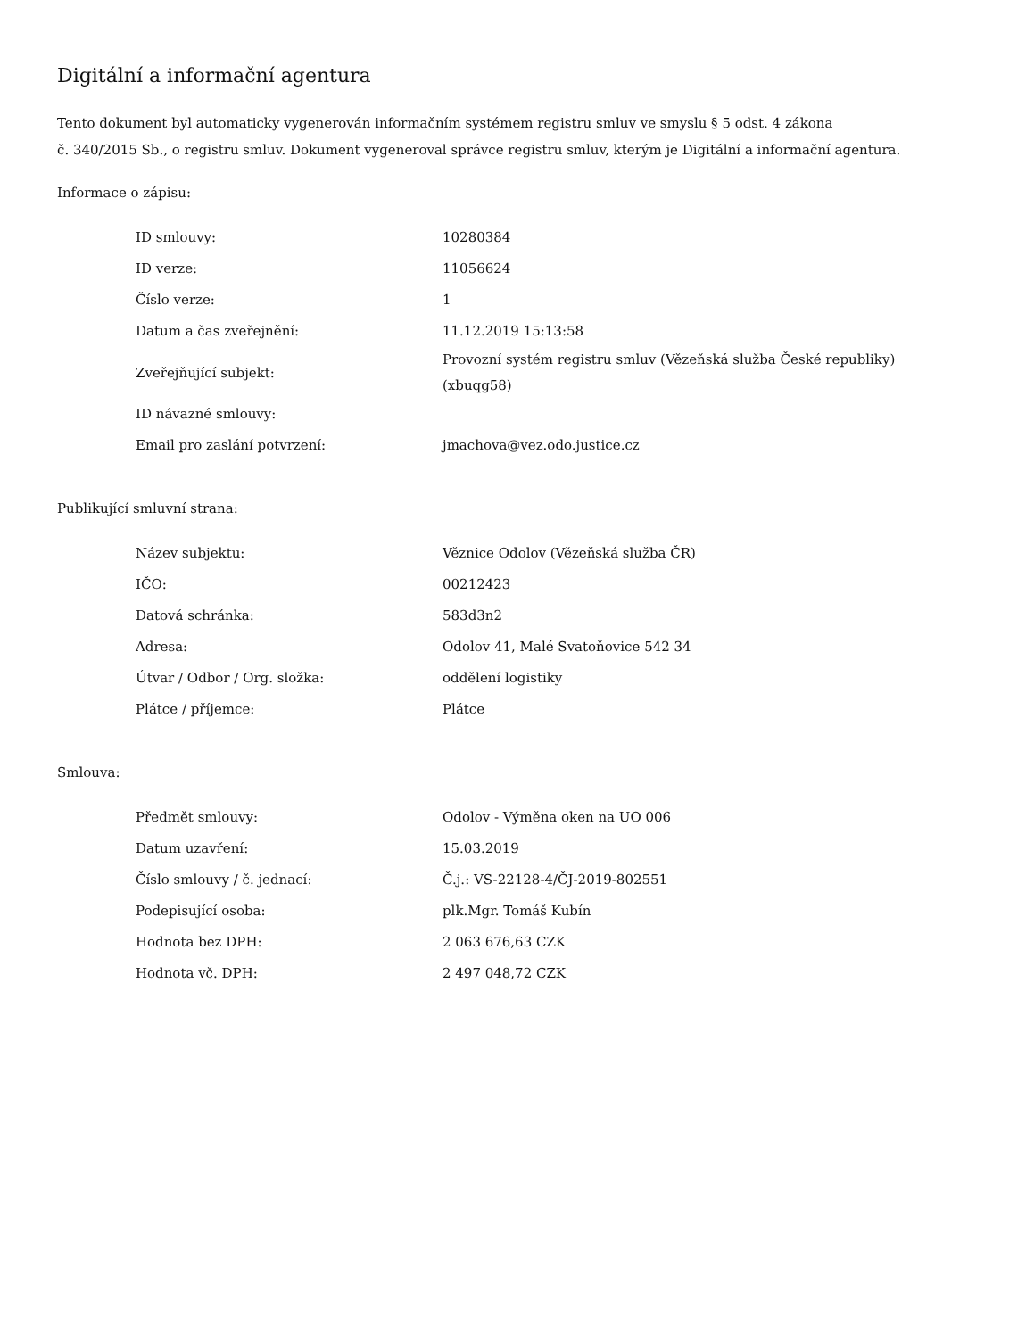Digitální a informační agentura
Tento dokument byl automaticky vygenerován informačním systémem registru smluv ve smyslu § 5 odst. 4 zákona
č. 340/2015 Sb., o registru smluv. Dokument vygeneroval správce registru smluv, kterým je Digitální a informační agentura.
Informace o zápisu:
| ID smlouvy: | 10280384 |
| ID verze: | 11056624 |
| Číslo verze: | 1 |
| Datum a čas zveřejnění: | 11.12.2019 15:13:58 |
| Zveřejňující subjekt: | Provozní systém registru smluv (Vězeňská služba České republiky) (xbuqg58) |
| ID návazné smlouvy: | |
| Email pro zaslání potvrzení: | jmachova@vez.odo.justice.cz |
Publikující smluvní strana:
| Název subjektu: | Věznice Odolov (Vězeňská služba ČR) |
| IČO: | 00212423 |
| Datová schránka: | 583d3n2 |
| Adresa: | Odolov 41, Malé Svatoňovice 542 34 |
| Útvar / Odbor / Org. složka: | oddělení logistiky |
| Plátce / příjemce: | Plátce |
Smlouva:
| Předmět smlouvy: | Odolov - Výměna oken na UO 006 |
| Datum uzavření: | 15.03.2019 |
| Číslo smlouvy / č. jednací: | Č.j.: VS-22128-4/ČJ-2019-802551 |
| Podepisující osoba: | plk.Mgr. Tomáš Kubín |
| Hodnota bez DPH: | 2 063 676,63 CZK |
| Hodnota vč. DPH: | 2 497 048,72 CZK |